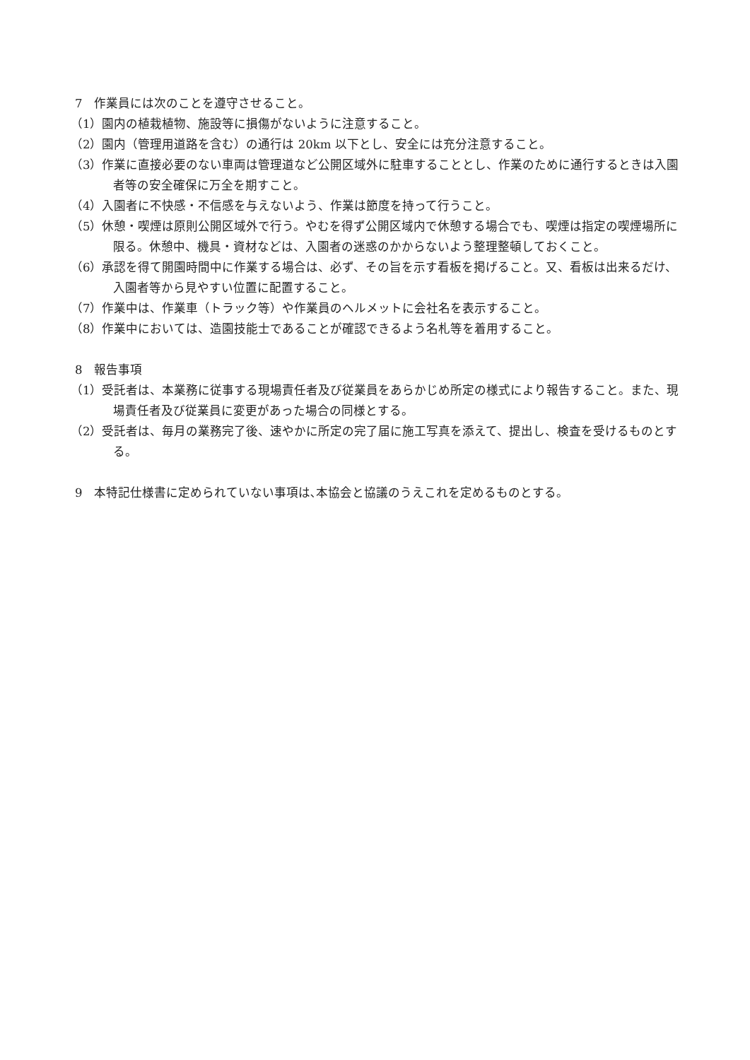7　作業員には次のことを遵守させること。
（1）園内の植栽植物、施設等に損傷がないように注意すること。
（2）園内（管理用道路を含む）の通行は 20km 以下とし、安全には充分注意すること。
（3）作業に直接必要のない車両は管理道など公開区域外に駐車することとし、作業のために通行するときは入園者等の安全確保に万全を期すこと。
（4）入園者に不快感・不信感を与えないよう、作業は節度を持って行うこと。
（5）休憩・喫煙は原則公開区域外で行う。やむを得ず公開区域内で休憩する場合でも、喫煙は指定の喫煙場所に限る。休憩中、機具・資材などは、入園者の迷惑のかからないよう整理整頓しておくこと。
（6）承認を得て開園時間中に作業する場合は、必ず、その旨を示す看板を掲げること。又、看板は出来るだけ、入園者等から見やすい位置に配置すること。
（7）作業中は、作業車（トラック等）や作業員のヘルメットに会社名を表示すること。
（8）作業中においては、造園技能士であることが確認できるよう名札等を着用すること。
8　報告事項
（1）受託者は、本業務に従事する現場責任者及び従業員をあらかじめ所定の様式により報告すること。また、現場責任者及び従業員に変更があった場合の同様とする。
（2）受託者は、毎月の業務完了後、速やかに所定の完了届に施工写真を添えて、提出し、検査を受けるものとする。
9　本特記仕様書に定められていない事項は､本協会と協議のうえこれを定めるものとする。